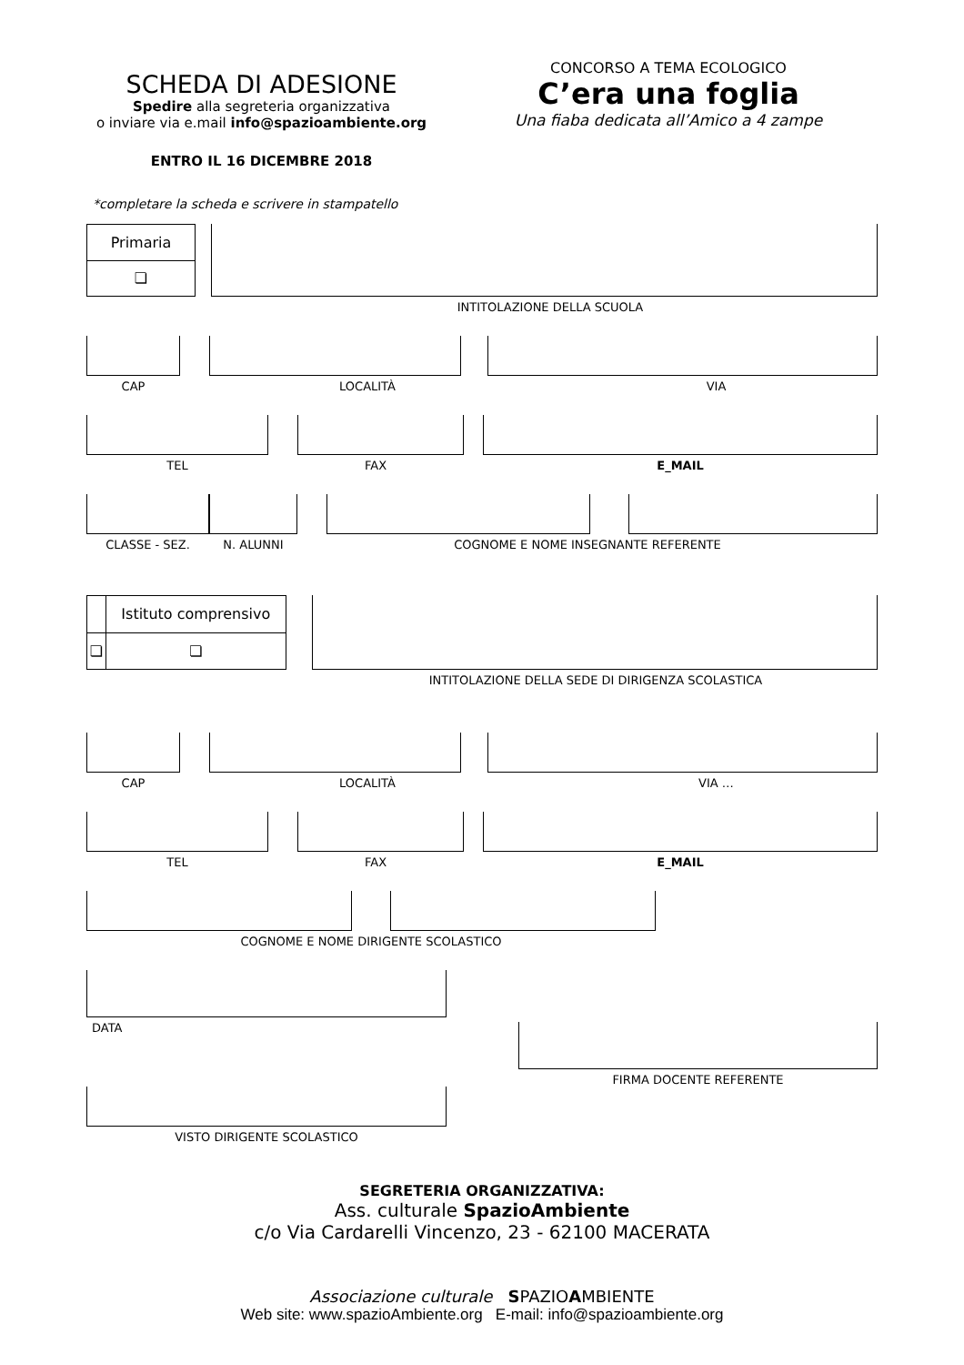SCHEDA DI ADESIONE
Spedire alla segreteria organizzativa
o inviare via e.mail info@spazioambiente.org
ENTRO IL 16 DICEMBRE 2018
CONCORSO A TEMA ECOLOGICO
C’era una foglia
Una fiaba dedicata all’Amico a 4 zampe
*completare la scheda e scrivere in stampatello
| Primaria |
| ❏ |
INTITOLAZIONE DELLA SCUOLA
CAP LOCALITÀ VIA
TEL FAX E_MAIL
CLASSE - SEZ. N. ALUNNI COGNOME E NOME INSEGNANTE REFERENTE
| | Istituto comprensivo |
| ❏ | ❏ |
INTITOLAZIONE DELLA SEDE DI DIRIGENZA SCOLASTICA
CAP LOCALITÀ VIA …
TEL FAX E_MAIL
COGNOME E NOME DIRIGENTE SCOLASTICO
DATA
FIRMA DOCENTE REFERENTE
VISTO DIRIGENTE SCOLASTICO
SEGRETERIA ORGANIZZATIVA:
Ass. culturale SpazioAmbiente
c/o Via Cardarelli Vincenzo, 23 - 62100 MACERATA
Associazione culturale SPAZIOAMBIENTE
Web site: www.spazioAmbiente.org E-mail: info@spazioambiente.org